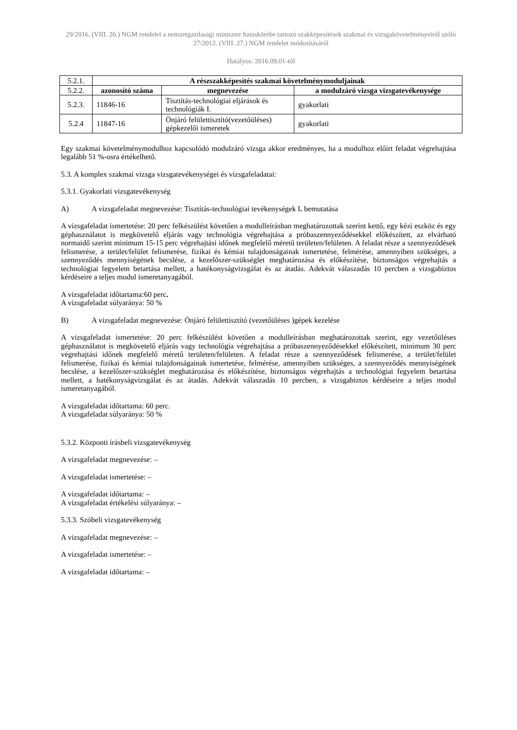29/2016. (VIII. 26.) NGM rendelet a nemzetgazdasági miniszter hatáskörébe tartozó szakképesítések szakmai és vizsgakövetelményeiről szóló 27/2012. (VIII. 27.) NGM rendelet módosításáról
Hatályos: 2016.09.01-től
| 5.2.1. | A részszakképesítés szakmai követelménymoduljainak | | |
| 5.2.2. | azonosító száma | megnevezése | a modulzáró vizsga vizsgatevékenysége |
| 5.2.3. | 11846-16 | Tisztítás-technológiai eljárások és technológiák I. | gyakorlati |
| 5.2.4 | 11847-16 | Önjáró felülettisztító(vezetőüléses) gépkezelői ismeretek | gyakorlati |
Egy szakmai követelménymodulhoz kapcsolódó modulzáró vizsga akkor eredményes, ha a modulhoz előírt feladat végrehajtása legalább 51 %-osra értékelhető.
5.3. A komplex szakmai vizsga vizsgatevékenységei és vizsgafeladatai:
5.3.1. Gyakorlati vizsgatevékenység
A) A vizsgafeladat megnevezése: Tisztítás-technológiai tevékenységek I. bemutatása
A vizsgafeladat ismertetése: 20 perc felkészülést követően a modulleírásban meghatározottak szerint kettő, egy kézi eszköz és egy géphasználatot is megkövetelő eljárás vagy technológia végrehajtása a próbaszennyeződésekkel előkészített, az elvárható normaidő szerint minimum 15-15 perc végrehajtási időnek megfelelő méretű területen/felületen. A feladat része a szennyeződések felismerése, a terület/felület felismerése, fizikai és kémiai tulajdonságainak ismertetése, felmérése, amennyiben szükséges, a szennyeződés mennyiségének becslése, a kezelőszer-szükséglet meghatározása és előkészítése, biztonságos végrehajtás a technológiai fegyelem betartása mellett, a hatékonyságvizsgálat és az átadás. Adekvát válaszadás 10 percben a vizsgabiztos kérdéseire a teljes modul ismeretanyagából.
A vizsgafeladat időtartama:60 perc.
A vizsgafeladat súlyaránya: 50 %
B) A vizsgafeladat megnevezése: Önjáró felülettisztító (vezetőüléses )gépek kezelése
A vizsgafeladat ismertetése: 20 perc felkészülést követően a modulleírásban meghatározottak szerint, egy vezetőüléses géphasználatot is megkövetelő eljárás vagy technológia végrehajtása a próbaszennyeződésekkel előkészített, minimum 30 perc végrehajtási időnek megfelelő méretű területen/felületen. A feladat része a szennyeződések felismerése, a terület/felület felismerése, fizikai és kémiai tulajdonságainak ismertetése, felmérése, amennyiben szükséges, a szennyeződés mennyiségének becslése, a kezelőszer-szükséglet meghatározása és előkészítése, biztonságos végrehajtás a technológiai fegyelem betartása mellett, a hatékonyságvizsgálat és az átadás. Adekvát válaszadás 10 percben, a vizsgabiztos kérdéseire a teljes modul ismeretanyagából.
A vizsgafeladat időtartama: 60 perc.
A vizsgafeladat súlyaránya: 50 %
5.3.2. Központi írásbeli vizsgatevékenység
A vizsgafeladat megnevezése: –
A vizsgafeladat ismertetése: –
A vizsgafeladat időtartama: –
A vizsgafeladat értékelési súlyaránya: –
5.3.3. Szóbeli vizsgatevékenység
A vizsgafeladat megnevezése: –
A vizsgafeladat ismertetése: –
A vizsgafeladat időtartama: –